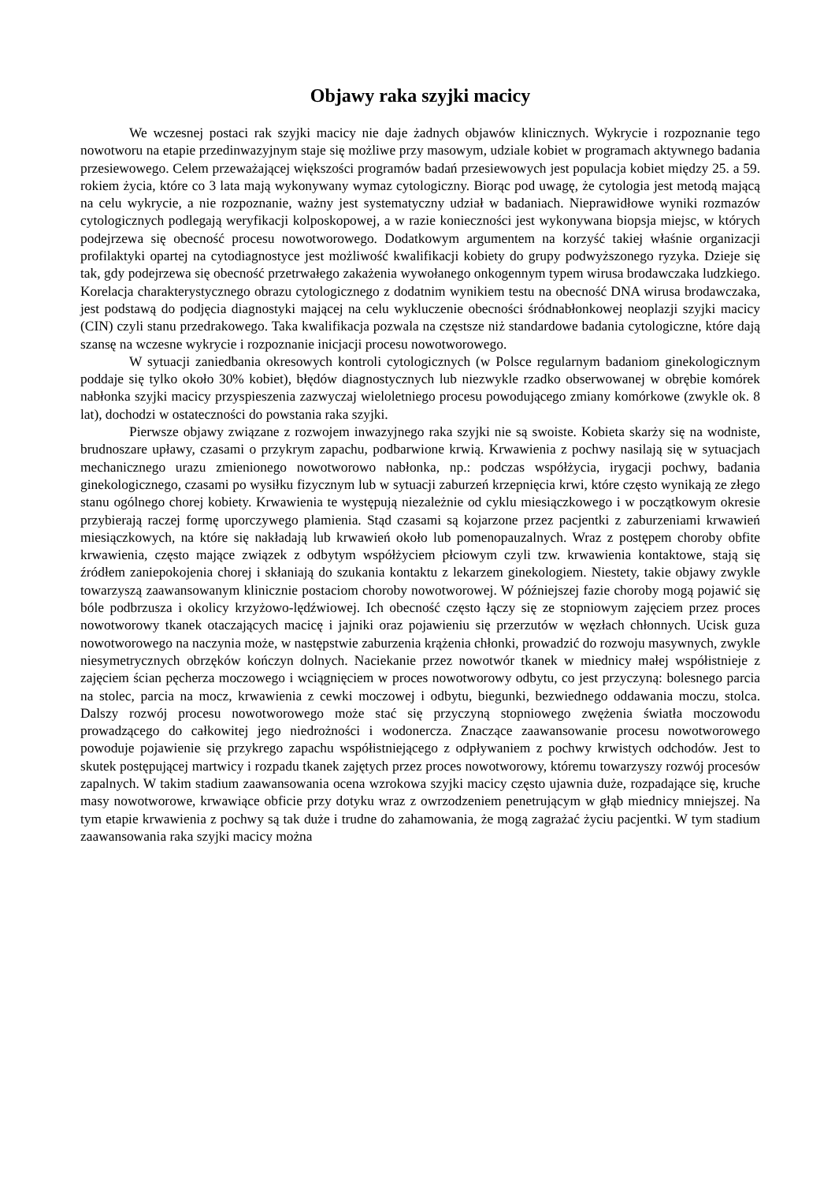Objawy raka szyjki macicy
We wczesnej postaci rak szyjki macicy nie daje żadnych objawów klinicznych. Wykrycie i rozpoznanie tego nowotworu na etapie przedinwazyjnym staje się możliwe przy masowym, udziale kobiet w programach aktywnego badania przesiewowego. Celem przeważającej większości programów badań przesiewowych jest populacja kobiet między 25. a 59. rokiem życia, które co 3 lata mają wykonywany wymaz cytologiczny. Biorąc pod uwagę, że cytologia jest metodą mającą na celu wykrycie, a nie rozpoznanie, ważny jest systematyczny udział w badaniach. Nieprawidłowe wyniki rozmazów cytologicznych podlegają weryfikacji kolposkopowej, a w razie konieczności jest wykonywana biopsja miejsc, w których podejrzewa się obecność procesu nowotworowego. Dodatkowym argumentem na korzyść takiej właśnie organizacji profilaktyki opartej na cytodiagnostyce jest możliwość kwalifikacji kobiety do grupy podwyższonego ryzyka. Dzieje się tak, gdy podejrzewa się obecność przetrwałego zakażenia wywołanego onkogennym typem wirusa brodawczaka ludzkiego. Korelacja charakterystycznego obrazu cytologicznego z dodatnim wynikiem testu na obecność DNA wirusa brodawczaka, jest podstawą do podjęcia diagnostyki mającej na celu wykluczenie obecności śródnabłonkowej neoplazji szyjki macicy (CIN) czyli stanu przedrakowego. Taka kwalifikacja pozwala na częstsze niż standardowe badania cytologiczne, które dają szansę na wczesne wykrycie i rozpoznanie inicjacji procesu nowotworowego.
W sytuacji zaniedbania okresowych kontroli cytologicznych (w Polsce regularnym badaniom ginekologicznym poddaje się tylko około 30% kobiet), błędów diagnostycznych lub niezwykle rzadko obserwowanej w obrębie komórek nabłonka szyjki macicy przyspieszenia zazwyczaj wieloletniego procesu powodującego zmiany komórkowe (zwykle ok. 8 lat), dochodzi w ostateczności do powstania raka szyjki.
Pierwsze objawy związane z rozwojem inwazyjnego raka szyjki nie są swoiste. Kobieta skarży się na wodniste, brudnoszare upławy, czasami o przykrym zapachu, podbarwione krwią. Krwawienia z pochwy nasilają się w sytuacjach mechanicznego urazu zmienionego nowotworowo nabłonka, np.: podczas współżycia, irygacji pochwy, badania ginekologicznego, czasami po wysiłku fizycznym lub w sytuacji zaburzeń krzepnięcia krwi, które często wynikają ze złego stanu ogólnego chorej kobiety. Krwawienia te występują niezależnie od cyklu miesiączkowego i w początkowym okresie przybierają raczej formę uporczywego plamienia. Stąd czasami są kojarzone przez pacjentki z zaburzeniami krwawień miesiączkowych, na które się nakładają lub krwawień około lub pomenopauzalnych. Wraz z postępem choroby obfite krwawienia, często mające związek z odbytym współżyciem płciowym czyli tzw. krwawienia kontaktowe, stają się źródłem zaniepokojenia chorej i skłaniają do szukania kontaktu z lekarzem ginekologiem. Niestety, takie objawy zwykle towarzyszą zaawansowanym klinicznie postaciom choroby nowotworowej. W późniejszej fazie choroby mogą pojawić się bóle podbrzusza i okolicy krzyżowo-lędźwiowej. Ich obecność często łączy się ze stopniowym zajęciem przez proces nowotworowy tkanek otaczających macicę i jajniki oraz pojawieniu się przerzutów w węzłach chłonnych. Ucisk guza nowotworowego na naczynia może, w następstwie zaburzenia krążenia chłonki, prowadzić do rozwoju masywnych, zwykle niesymetrycznych obrzęków kończyn dolnych. Naciekanie przez nowotwór tkanek w miednicy małej współistnieje z zajęciem ścian pęcherza moczowego i wciągnięciem w proces nowotworowy odbytu, co jest przyczyną: bolesnego parcia na stolec, parcia na mocz, krwawienia z cewki moczowej i odbytu, biegunki, bezwiednego oddawania moczu, stolca. Dalszy rozwój procesu nowotworowego może stać się przyczyną stopniowego zwężenia światła moczowodu prowadzącego do całkowitej jego niedrożności i wodonercza. Znaczące zaawansowanie procesu nowotworowego powoduje pojawienie się przykrego zapachu współistniejącego z odpływaniem z pochwy krwistych odchodów. Jest to skutek postępującej martwicy i rozpadu tkanek zajętych przez proces nowotworowy, któremu towarzyszy rozwój procesów zapalnych. W takim stadium zaawansowania ocena wzrokowa szyjki macicy często ujawnia duże, rozpadające się, kruche masy nowotworowe, krwawiące obficie przy dotyku wraz z owrzodzeniem penetrującym w głąb miednicy mniejszej. Na tym etapie krwawienia z pochwy są tak duże i trudne do zahamowania, że mogą zagrażać życiu pacjentki. W tym stadium zaawansowania raka szyjki macicy można